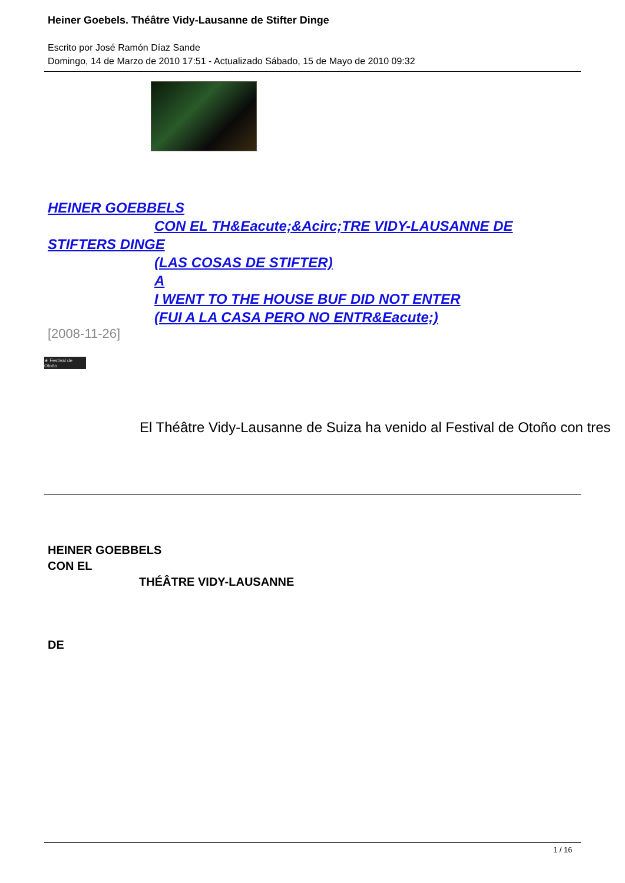Heiner Goebels. Théâtre Vidy-Lausanne de Stifter Dinge
Escrito por José Ramón Díaz Sande
Domingo, 14 de Marzo de 2010 17:51 - Actualizado Sábado, 15 de Mayo de 2010 09:32
HEINER GOEBBELS
CON EL TH&Eacute;&Acirc;TRE VIDY-LAUSANNE DE
STIFTERS DINGE
(LAS COSAS DE STIFTER)
A
I WENT TO THE HOUSE BUF DID NOT ENTER
(FUI A LA CASA PERO NO ENTR&Eacute;)
[2008-11-26]
★ Festival de Otoño
El Théâtre Vidy-Lausanne de Suiza ha venido al Festival de Otoño con tres
HEINER GOEBBELS
CON EL
THÉÂTRE VIDY-LAUSANNE
DE
1 / 16